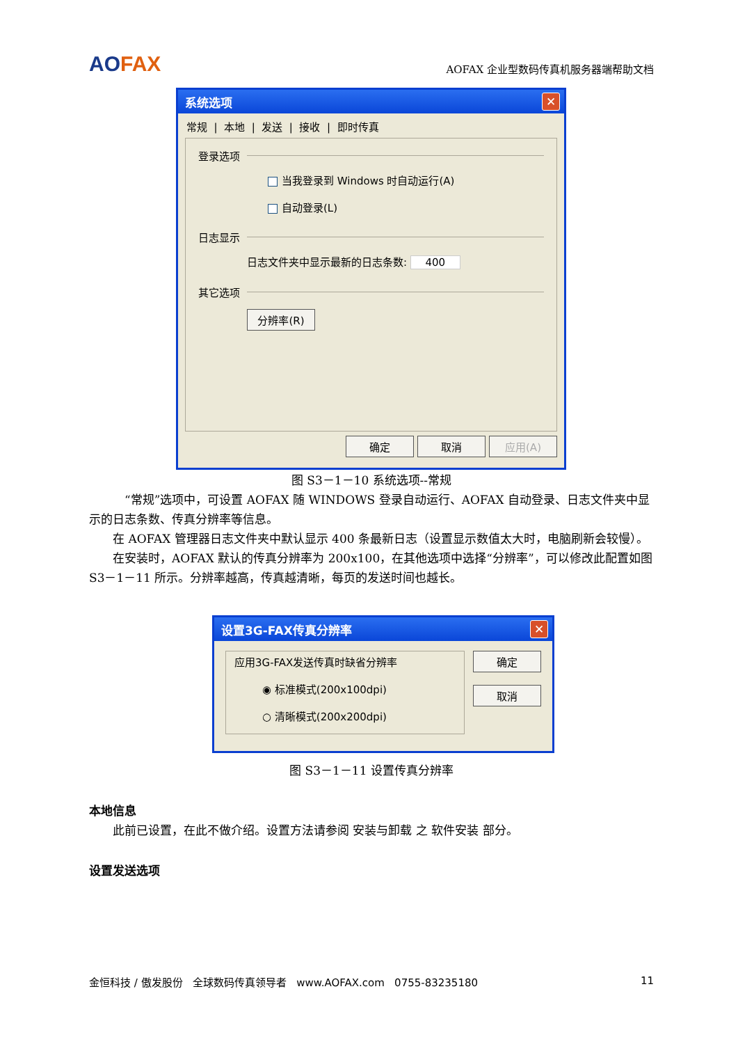AOFAX
AOFAX 企业型数码传真机服务器端帮助文档
系统选项
✕
常规 | 本地 | 发送 | 接收 | 即时传真
登录选项
当我登录到 Windows 时自动运行(A)
自动登录(L)
日志显示
日志文件夹中显示最新的日志条数: 400
其它选项
分辨率(R)
确定 取消 应用(A)
图 S3－1－10 系统选项--常规
“常规”选项中，可设置 AOFAX 随 WINDOWS 登录自动运行、AOFAX 自动登录、日志文件夹中显示的日志条数、传真分辨率等信息。
在 AOFAX 管理器日志文件夹中默认显示 400 条最新日志（设置显示数值太大时，电脑刷新会较慢）。
在安装时，AOFAX 默认的传真分辨率为 200x100，在其他选项中选择“分辨率”，可以修改此配置如图 S3－1－11 所示。分辨率越高，传真越清晰，每页的发送时间也越长。
设置3G-FAX传真分辨率
✕
应用3G-FAX发送传真时缺省分辨率
◉ 标准模式(200x100dpi)
○ 清晰模式(200x200dpi)
确定
取消
图 S3－1－11 设置传真分辨率
本地信息
此前已设置，在此不做介绍。设置方法请参阅 安装与卸载 之 软件安装 部分。
设置发送选项
金恒科技 / 傲发股份 全球数码传真领导者 www.AOFAX.com 0755-83235180 11